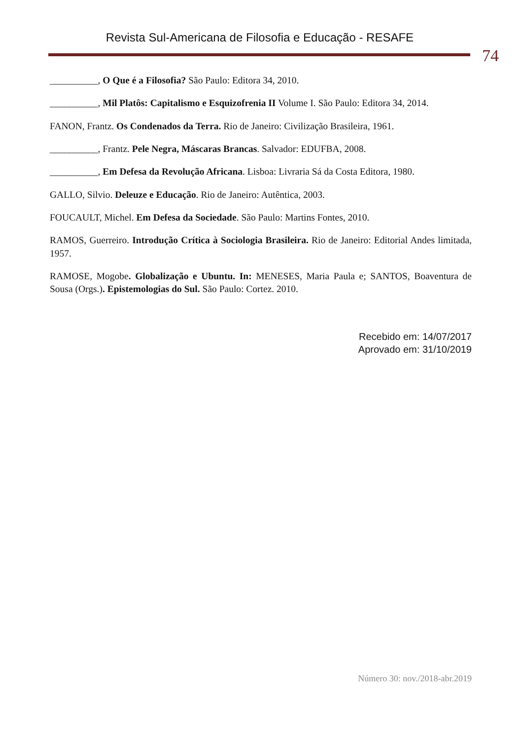Revista Sul-Americana de Filosofia e Educação - RESAFE
74
__________, O Que é a Filosofia? São Paulo: Editora 34, 2010.
__________, Mil Platôs: Capitalismo e Esquizofrenia II Volume I. São Paulo: Editora 34, 2014.
FANON, Frantz. Os Condenados da Terra. Rio de Janeiro: Civilização Brasileira, 1961.
__________, Frantz. Pele Negra, Máscaras Brancas. Salvador: EDUFBA, 2008.
__________, Em Defesa da Revolução Africana. Lisboa: Livraria Sá da Costa Editora, 1980.
GALLO, Silvio. Deleuze e Educação. Rio de Janeiro: Autêntica, 2003.
FOUCAULT, Michel. Em Defesa da Sociedade. São Paulo: Martins Fontes, 2010.
RAMOS, Guerreiro. Introdução Crítica à Sociologia Brasileira. Rio de Janeiro: Editorial Andes limitada, 1957.
RAMOSE, Mogobe. Globalização e Ubuntu. In: MENESES, Maria Paula e; SANTOS, Boaventura de Sousa (Orgs.). Epistemologias do Sul. São Paulo: Cortez. 2010.
Recebido em: 14/07/2017
Aprovado em: 31/10/2019
Número 30: nov./2018-abr.2019